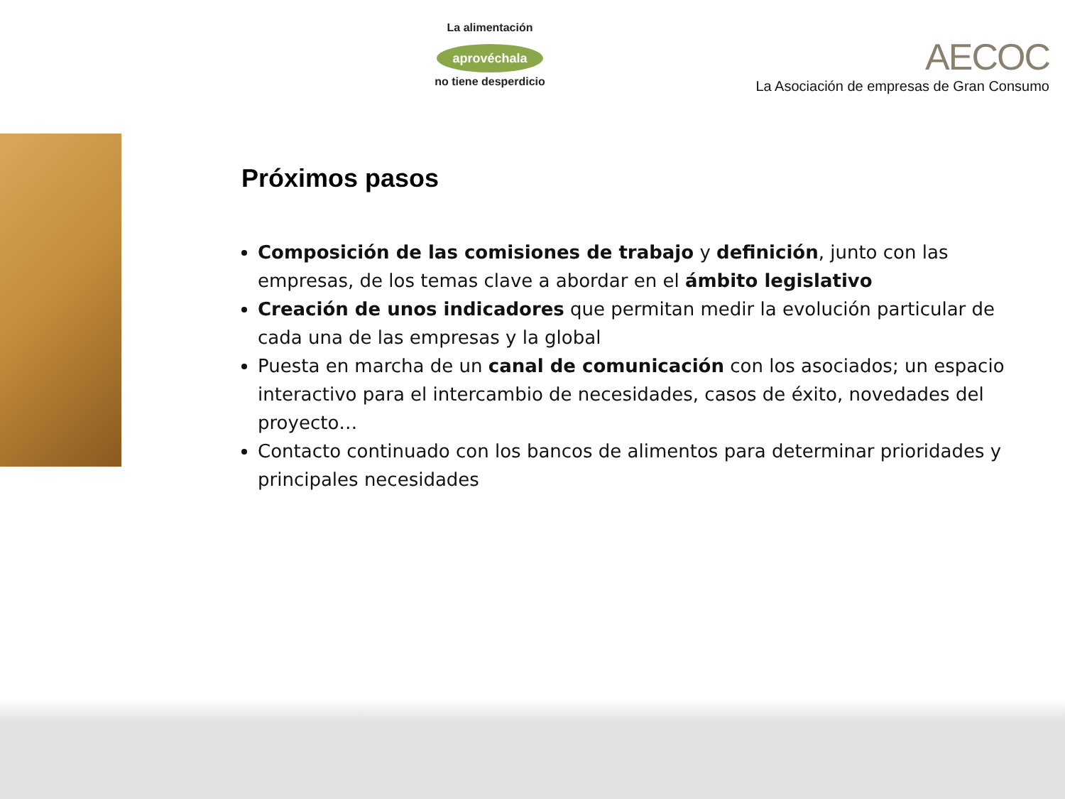La alimentación
aprovéchala
no tiene desperdicio
AECOC
La Asociación de empresas de Gran Consumo
Próximos pasos
Composición de las comisiones de trabajo y definición, junto con las empresas, de los temas clave a abordar en el ámbito legislativo
Creación de unos indicadores que permitan medir la evolución particular de cada una de las empresas y la global
Puesta en marcha de un canal de comunicación con los asociados; un espacio interactivo para el intercambio de necesidades, casos de éxito, novedades del proyecto…
Contacto continuado con los bancos de alimentos para determinar prioridades y principales necesidades